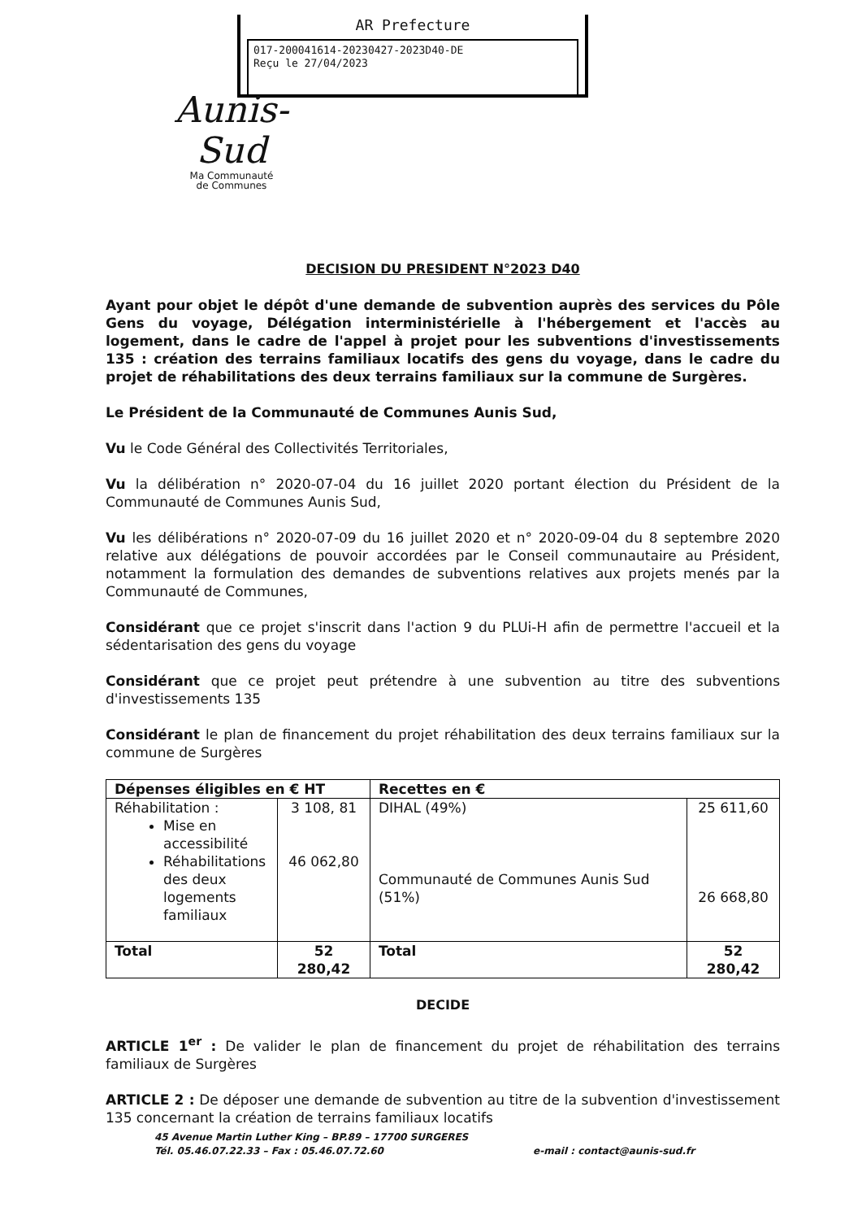AR Prefecture
017-200041614-20230427-2023D40-DE
Reçu le 27/04/2023
Aunis-
Sud
Ma Communauté
de Communes
DECISION DU PRESIDENT N°2023 D40
Ayant pour objet le dépôt d'une demande de subvention auprès des services du Pôle Gens du voyage, Délégation interministérielle à l'hébergement et l'accès au logement, dans le cadre de l'appel à projet pour les subventions d'investissements 135 : création des terrains familiaux locatifs des gens du voyage, dans le cadre du projet de réhabilitations des deux terrains familiaux sur la commune de Surgères.
Le Président de la Communauté de Communes Aunis Sud,
Vu le Code Général des Collectivités Territoriales,
Vu la délibération n° 2020-07-04 du 16 juillet 2020 portant élection du Président de la Communauté de Communes Aunis Sud,
Vu les délibérations n° 2020-07-09 du 16 juillet 2020 et n° 2020-09-04 du 8 septembre 2020 relative aux délégations de pouvoir accordées par le Conseil communautaire au Président, notamment la formulation des demandes de subventions relatives aux projets menés par la Communauté de Communes,
Considérant que ce projet s'inscrit dans l'action 9 du PLUi-H afin de permettre l'accueil et la sédentarisation des gens du voyage
Considérant que ce projet peut prétendre à une subvention au titre des subventions d'investissements 135
Considérant le plan de financement du projet réhabilitation des deux terrains familiaux sur la commune de Surgères
| Dépenses éligibles en € HT | | Recettes en € | |
| --- | --- | --- | --- |
| Réhabilitation : Mise en accessibilité Réhabilitations des deux logements familiaux | 3 108, 81 46 062,80 | DIHAL (49%) Communauté de Communes Aunis Sud (51%) | 25 611,60 26 668,80 |
| Total | 52 280,42 | Total | 52 280,42 |
DECIDE
ARTICLE 1<sup>er</sup> : De valider le plan de financement du projet de réhabilitation des terrains familiaux de Surgères
ARTICLE 2 : De déposer une demande de subvention au titre de la subvention d'investissement 135 concernant la création de terrains familiaux locatifs
45 Avenue Martin Luther King – BP.89 – 17700 SURGERES
Tél. 05.46.07.22.33 – Fax : 05.46.07.72.60 e-mail : contact@aunis-sud.fr